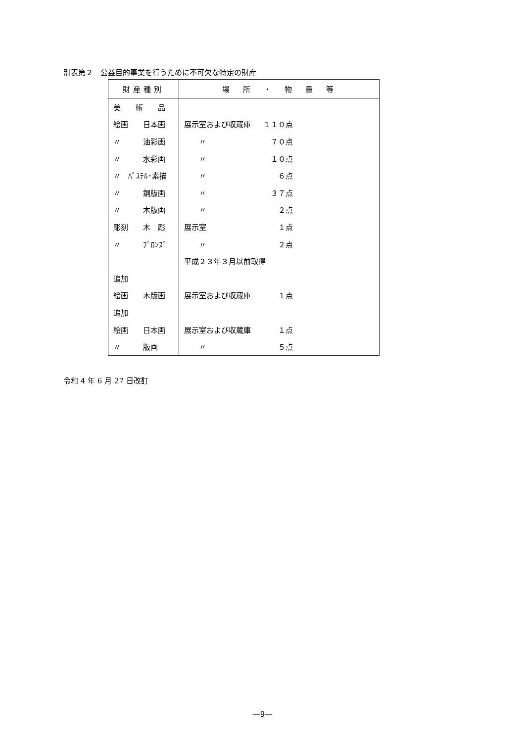別表第２　公益目的事業を行うために不可欠な特定の財産
| 財産種別 | 場 所 ・ 物 量 等 |
| --- | --- |
| 美 術 品 | |
| 絵画 日本画 | 展示室および収蔵庫 １１０点 |
| 〃 油彩画 | 〃 ７０点 |
| 〃 水彩画 | 〃 １０点 |
| 〃 ﾊﾟｽﾃﾙ･素描 | 〃 ６点 |
| 〃 銅版画 | 〃 ３７点 |
| 〃 木版画 | 〃 ２点 |
| 彫刻 木 彫 | 展示室 １点 |
| 〃 ﾌﾞﾛﾝｽﾞ | 〃 ２点 |
| | 平成２３年３月以前取得 |
| 追加 | |
| 絵画 木版画 | 展示室および収蔵庫 １点 |
| 追加 | |
| 絵画 日本画 | 展示室および収蔵庫 １点 |
| 〃 版画 | 〃 ５点 |
令和 4 年 6 月 27 日改訂
―9―